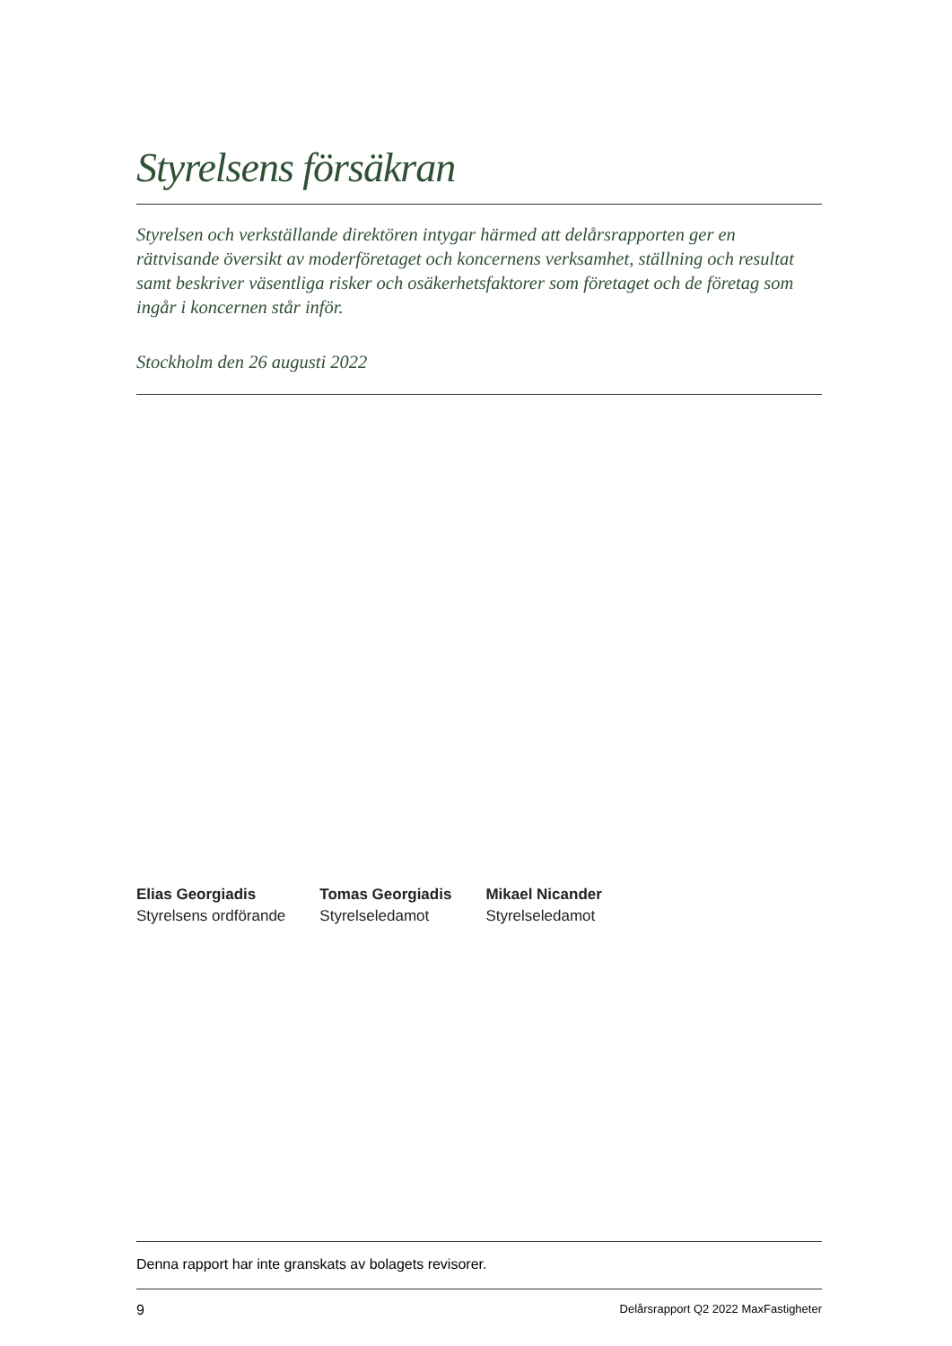Styrelsens försäkran
Styrelsen och verkställande direktören intygar härmed att delårsrapporten ger en rättvisande översikt av moderföretaget och koncernens verksamhet, ställning och resultat samt beskriver väsentliga risker och osäkerhetsfaktorer som företaget och de företag som ingår i koncernen står inför.
Stockholm den 26 augusti 2022
Elias Georgiadis
Styrelsens ordförande
Tomas Georgiadis
Styrelseledamot
Mikael Nicander
Styrelseledamot
Denna rapport har inte granskats av bolagets revisorer.
9 Delårsrapport Q2 2022 MaxFastigheter